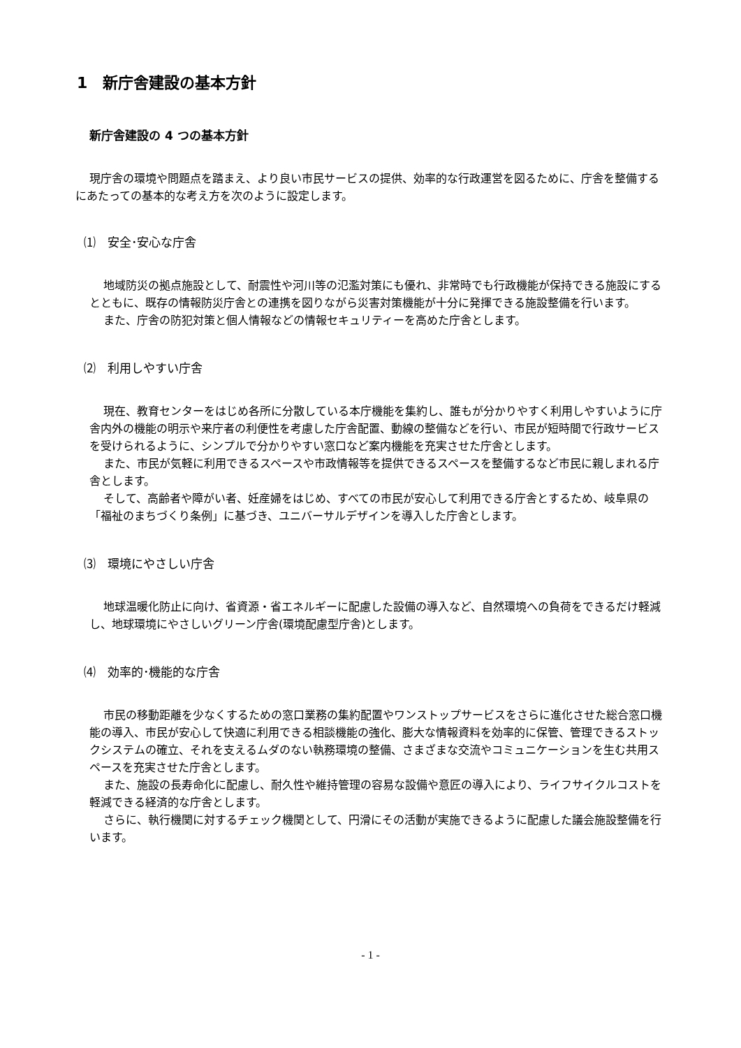1　新庁舎建設の基本方針
新庁舎建設の 4 つの基本方針
現庁舎の環境や問題点を踏まえ、より良い市民サービスの提供、効率的な行政運営を図るために、庁舎を整備するにあたっての基本的な考え方を次のように設定します。
⑴　安全･安心な庁舎
地域防災の拠点施設として、耐震性や河川等の氾濫対策にも優れ、非常時でも行政機能が保持できる施設にするとともに、既存の情報防災庁舎との連携を図りながら災害対策機能が十分に発揮できる施設整備を行います。
また、庁舎の防犯対策と個人情報などの情報セキュリティーを高めた庁舎とします。
⑵　利用しやすい庁舎
現在、教育センターをはじめ各所に分散している本庁機能を集約し、誰もが分かりやすく利用しやすいように庁舎内外の機能の明示や来庁者の利便性を考慮した庁舎配置、動線の整備などを行い、市民が短時間で行政サービスを受けられるように、シンプルで分かりやすい窓口など案内機能を充実させた庁舎とします。
また、市民が気軽に利用できるスペースや市政情報等を提供できるスペースを整備するなど市民に親しまれる庁舎とします。
そして、高齢者や障がい者、妊産婦をはじめ、すべての市民が安心して利用できる庁舎とするため、岐阜県の「福祉のまちづくり条例」に基づき、ユニバーサルデザインを導入した庁舎とします。
⑶　環境にやさしい庁舎
地球温暖化防止に向け、省資源・省エネルギーに配慮した設備の導入など、自然環境への負荷をできるだけ軽減し、地球環境にやさしいグリーン庁舎(環境配慮型庁舎)とします。
⑷　効率的･機能的な庁舎
市民の移動距離を少なくするための窓口業務の集約配置やワンストップサービスをさらに進化させた総合窓口機能の導入、市民が安心して快適に利用できる相談機能の強化、膨大な情報資料を効率的に保管、管理できるストックシステムの確立、それを支えるムダのない執務環境の整備、さまざまな交流やコミュニケーションを生む共用スペースを充実させた庁舎とします。
また、施設の長寿命化に配慮し、耐久性や維持管理の容易な設備や意匠の導入により、ライフサイクルコストを軽減できる経済的な庁舎とします。
さらに、執行機関に対するチェック機関として、円滑にその活動が実施できるように配慮した議会施設整備を行います。
- 1 -